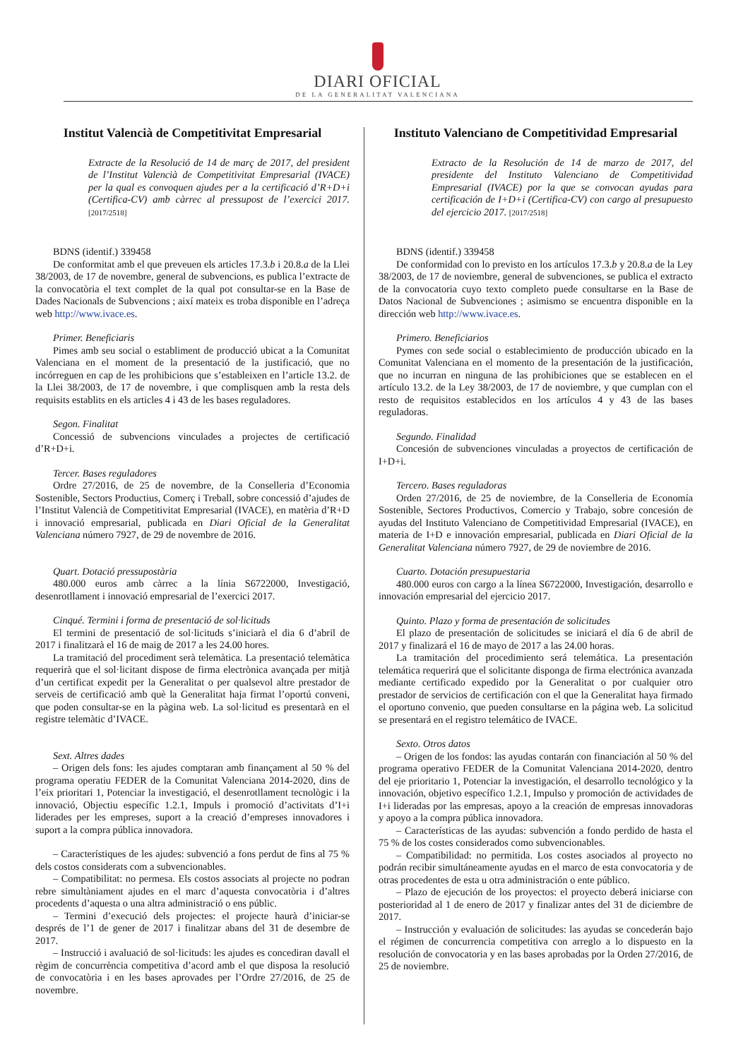DIARI OFICIAL
DE LA GENERALITAT VALENCIANA
Institut Valencià de Competitivitat Empresarial
Extracte de la Resolució de 14 de març de 2017, del president de l’Institut Valencià de Competitivitat Empresarial (IVACE) per la qual es convoquen ajudes per a la certificació d’R+D+i (Certifica-CV) amb càrrec al pressupost de l’exercici 2017. [2017/2518]
BDNS (identif.) 339458
De conformitat amb el que preveuen els articles 17.3.b i 20.8.a de la Llei 38/2003, de 17 de novembre, general de subvencions, es publica l’extracte de la convocatòria el text complet de la qual pot consultar-se en la Base de Dades Nacionals de Subvencions ; així mateix es troba disponible en l’adreça web http://www.ivace.es.
Primer. Beneficiaris
Pimes amb seu social o establiment de producció ubicat a la Comunitat Valenciana en el moment de la presentació de la justificació, que no incórreguen en cap de les prohibicions que s’estableixen en l’article 13.2. de la Llei 38/2003, de 17 de novembre, i que complisquen amb la resta dels requisits establits en els articles 4 i 43 de les bases reguladores.
Segon. Finalitat
Concessió de subvencions vinculades a projectes de certificació d’R+D+i.
Tercer. Bases reguladores
Ordre 27/2016, de 25 de novembre, de la Conselleria d’Economia Sostenible, Sectors Productius, Comerç i Treball, sobre concessió d’ajudes de l’Institut Valencià de Competitivitat Empresarial (IVACE), en matèria d’R+D i innovació empresarial, publicada en Diari Oficial de la Generalitat Valenciana número 7927, de 29 de novembre de 2016.
Quart. Dotació pressupostària
480.000 euros amb càrrec a la línia S6722000, Investigació, desenrotllament i innovació empresarial de l’exercici 2017.
Cinqué. Termini i forma de presentació de sol·licituds
El termini de presentació de sol·licituds s’iniciarà el dia 6 d’abril de 2017 i finalitzarà el 16 de maig de 2017 a les 24.00 hores.
La tramitació del procediment serà telemàtica. La presentació telemàtica requerirà que el sol·licitant dispose de firma electrònica avançada per mitjà d’un certificat expedit per la Generalitat o per qualsevol altre prestador de serveis de certificació amb què la Generalitat haja firmat l’oportú conveni, que poden consultar-se en la pàgina web. La sol·licitud es presentarà en el registre telemàtic d’IVACE.
Sext. Altres dades
– Origen dels fons: les ajudes comptaran amb finançament al 50 % del programa operatiu FEDER de la Comunitat Valenciana 2014-2020, dins de l’eix prioritari 1, Potenciar la investigació, el desenrotllament tecnològic i la innovació, Objectiu específic 1.2.1, Impuls i promoció d’activitats d’I+i liderades per les empreses, suport a la creació d’empreses innovadores i suport a la compra pública innovadora.
– Característiques de les ajudes: subvenció a fons perdut de fins al 75 % dels costos considerats com a subvencionables.
– Compatibilitat: no permesa. Els costos associats al projecte no podran rebre simultàniament ajudes en el marc d’aquesta convocatòria i d’altres procedents d’aquesta o una altra administració o ens públic.
– Termini d’execució dels projectes: el projecte haurà d’iniciar-se després de l’1 de gener de 2017 i finalitzar abans del 31 de desembre de 2017.
– Instrucció i avaluació de sol·licituds: les ajudes es concediran davall el règim de concurrència competitiva d’acord amb el que disposa la resolució de convocatòria i en les bases aprovades per l’Ordre 27/2016, de 25 de novembre.
Instituto Valenciano de Competitividad Empresarial
Extracto de la Resolución de 14 de marzo de 2017, del presidente del Instituto Valenciano de Competitividad Empresarial (IVACE) por la que se convocan ayudas para certificación de I+D+i (Certifica-CV) con cargo al presupuesto del ejercicio 2017. [2017/2518]
BDNS (identif.) 339458
De conformidad con lo previsto en los artículos 17.3.b y 20.8.a de la Ley 38/2003, de 17 de noviembre, general de subvenciones, se publica el extracto de la convocatoria cuyo texto completo puede consultarse en la Base de Datos Nacional de Subvenciones ; asimismo se encuentra disponible en la dirección web http://www.ivace.es.
Primero. Beneficiarios
Pymes con sede social o establecimiento de producción ubicado en la Comunitat Valenciana en el momento de la presentación de la justificación, que no incurran en ninguna de las prohibiciones que se establecen en el artículo 13.2. de la Ley 38/2003, de 17 de noviembre, y que cumplan con el resto de requisitos establecidos en los artículos 4 y 43 de las bases reguladoras.
Segundo. Finalidad
Concesión de subvenciones vinculadas a proyectos de certificación de I+D+i.
Tercero. Bases reguladoras
Orden 27/2016, de 25 de noviembre, de la Conselleria de Economía Sostenible, Sectores Productivos, Comercio y Trabajo, sobre concesión de ayudas del Instituto Valenciano de Competitividad Empresarial (IVACE), en materia de I+D e innovación empresarial, publicada en Diari Oficial de la Generalitat Valenciana número 7927, de 29 de noviembre de 2016.
Cuarto. Dotación presupuestaria
480.000 euros con cargo a la línea S6722000, Investigación, desarrollo e innovación empresarial del ejercicio 2017.
Quinto. Plazo y forma de presentación de solicitudes
El plazo de presentación de solicitudes se iniciará el día 6 de abril de 2017 y finalizará el 16 de mayo de 2017 a las 24.00 horas.
La tramitación del procedimiento será telemática. La presentación telemática requerirá que el solicitante disponga de firma electrónica avanzada mediante certificado expedido por la Generalitat o por cualquier otro prestador de servicios de certificación con el que la Generalitat haya firmado el oportuno convenio, que pueden consultarse en la página web. La solicitud se presentará en el registro telemático de IVACE.
Sexto. Otros datos
– Origen de los fondos: las ayudas contarán con financiación al 50 % del programa operativo FEDER de la Comunitat Valenciana 2014-2020, dentro del eje prioritario 1, Potenciar la investigación, el desarrollo tecnológico y la innovación, objetivo específico 1.2.1, Impulso y promoción de actividades de I+i lideradas por las empresas, apoyo a la creación de empresas innovadoras y apoyo a la compra pública innovadora.
– Características de las ayudas: subvención a fondo perdido de hasta el 75 % de los costes considerados como subvencionables.
– Compatibilidad: no permitida. Los costes asociados al proyecto no podrán recibir simultáneamente ayudas en el marco de esta convocatoria y de otras procedentes de esta u otra administración o ente público.
– Plazo de ejecución de los proyectos: el proyecto deberá iniciarse con posterioridad al 1 de enero de 2017 y finalizar antes del 31 de diciembre de 2017.
– Instrucción y evaluación de solicitudes: las ayudas se concederán bajo el régimen de concurrencia competitiva con arreglo a lo dispuesto en la resolución de convocatoria y en las bases aprobadas por la Orden 27/2016, de 25 de noviembre.